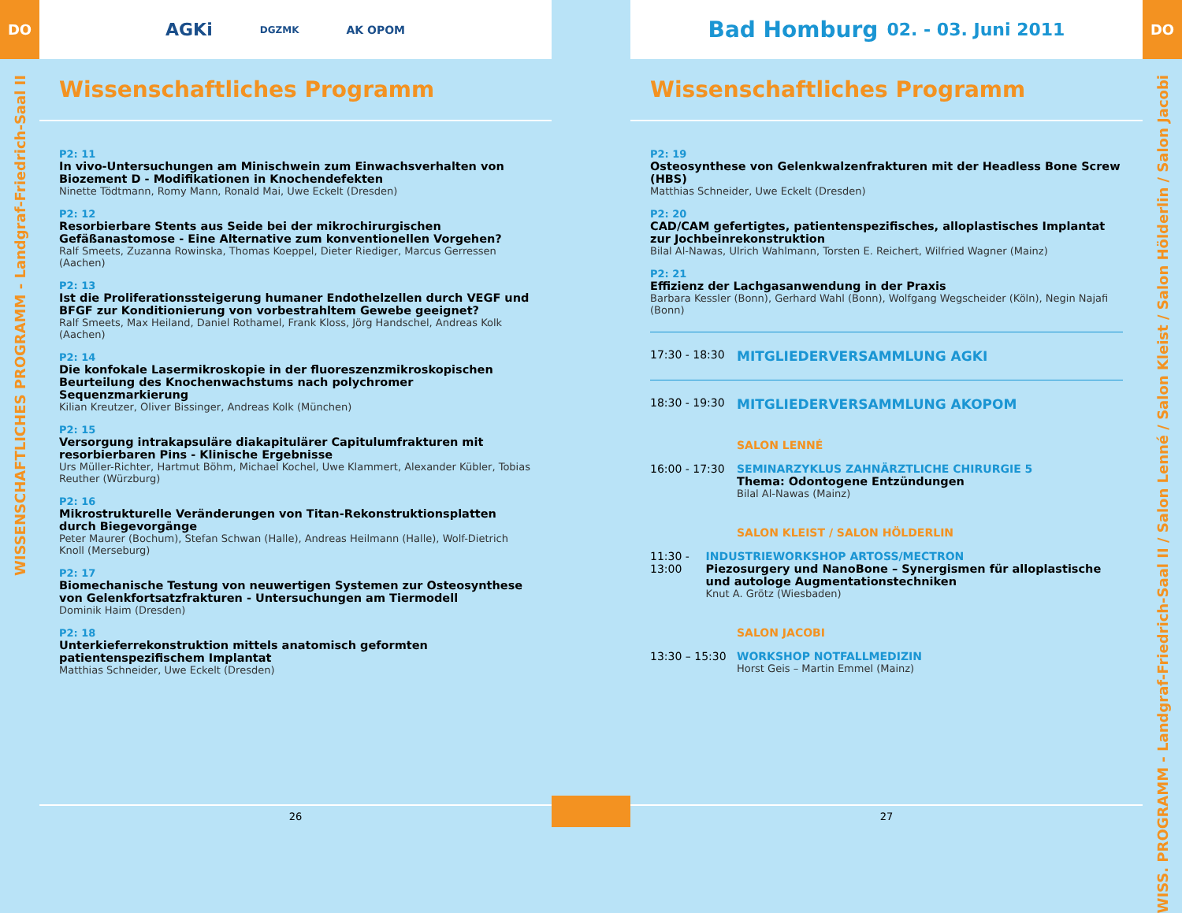DO
WISSENSCHAFTLICHES PROGRAMM - Landgraf-Friedrich-Saal II
AGKi DGZMK AK OPOM
Wissenschaftliches Programm
P2: 11
In vivo-Untersuchungen am Minischwein zum Einwachsverhalten von Biozement D - Modifikationen in Knochendefekten
Ninette Tödtmann, Romy Mann, Ronald Mai, Uwe Eckelt (Dresden)
P2: 12
Resorbierbare Stents aus Seide bei der mikrochirurgischen Gefäßanastomose - Eine Alternative zum konventionellen Vorgehen?
Ralf Smeets, Zuzanna Rowinska, Thomas Koeppel, Dieter Riediger, Marcus Gerressen (Aachen)
P2: 13
Ist die Proliferationssteigerung humaner Endothelzellen durch VEGF und BFGF zur Konditionierung von vorbestrahltem Gewebe geeignet?
Ralf Smeets, Max Heiland, Daniel Rothamel, Frank Kloss, Jörg Handschel, Andreas Kolk (Aachen)
P2: 14
Die konfokale Lasermikroskopie in der fluoreszenzmikroskopischen Beurteilung des Knochenwachstums nach polychromer Sequenzmarkierung
Kilian Kreutzer, Oliver Bissinger, Andreas Kolk (München)
P2: 15
Versorgung intrakapsuläre diakapitulärer Capitulumfrakturen mit resorbierbaren Pins - Klinische Ergebnisse
Urs Müller-Richter, Hartmut Böhm, Michael Kochel, Uwe Klammert, Alexander Kübler, Tobias Reuther (Würzburg)
P2: 16
Mikrostrukturelle Veränderungen von Titan-Rekonstruktionsplatten durch Biegevorgänge
Peter Maurer (Bochum), Stefan Schwan (Halle), Andreas Heilmann (Halle), Wolf-Dietrich Knoll (Merseburg)
P2: 17
Biomechanische Testung von neuwertigen Systemen zur Osteosynthese von Gelenkfortsatzfrakturen - Untersuchungen am Tiermodell
Dominik Haim (Dresden)
P2: 18
Unterkieferrekonstruktion mittels anatomisch geformten patientenspezifischem Implantat
Matthias Schneider, Uwe Eckelt (Dresden)
26
Bad Homburg 02. - 03. Juni 2011
Wissenschaftliches Programm
P2: 19
Osteosynthese von Gelenkwalzenfrakturen mit der Headless Bone Screw (HBS)
Matthias Schneider, Uwe Eckelt (Dresden)
P2: 20
CAD/CAM gefertigtes, patientenspezifisches, alloplastisches Implantat zur Jochbeinrekonstruktion
Bilal Al-Nawas, Ulrich Wahlmann, Torsten E. Reichert, Wilfried Wagner (Mainz)
P2: 21
Effizienz der Lachgasanwendung in der Praxis
Barbara Kessler (Bonn), Gerhard Wahl (Bonn), Wolfgang Wegscheider (Köln), Negin Najafi (Bonn)
17:30 - 18:30
MITGLIEDERVERSAMMLUNG AGKI
18:30 - 19:30
MITGLIEDERVERSAMMLUNG AKOPOM
SALON LENNÉ
16:00 - 17:30 SEMINARZYKLUS ZAHNÄRZTLICHE CHIRURGIE 5
Thema: Odontogene Entzündungen
Bilal Al-Nawas (Mainz)
SALON KLEIST / SALON HÖLDERLIN
11:30 - 13:00 INDUSTRIEWORKSHOP ARTOSS/MECTRON
Piezosurgery und NanoBone – Synergismen für alloplastische und autologe Augmentationstechniken
Knut A. Grötz (Wiesbaden)
SALON JACOBI
13:30 – 15:30 WORKSHOP NOTFALLMEDIZIN
Horst Geis – Martin Emmel (Mainz)
27
DO
WISS. PROGRAMM - Landgraf-Friedrich-Saal II / Salon Lenné / Salon Kleist / Salon Hölderlin / Salon Jacobi